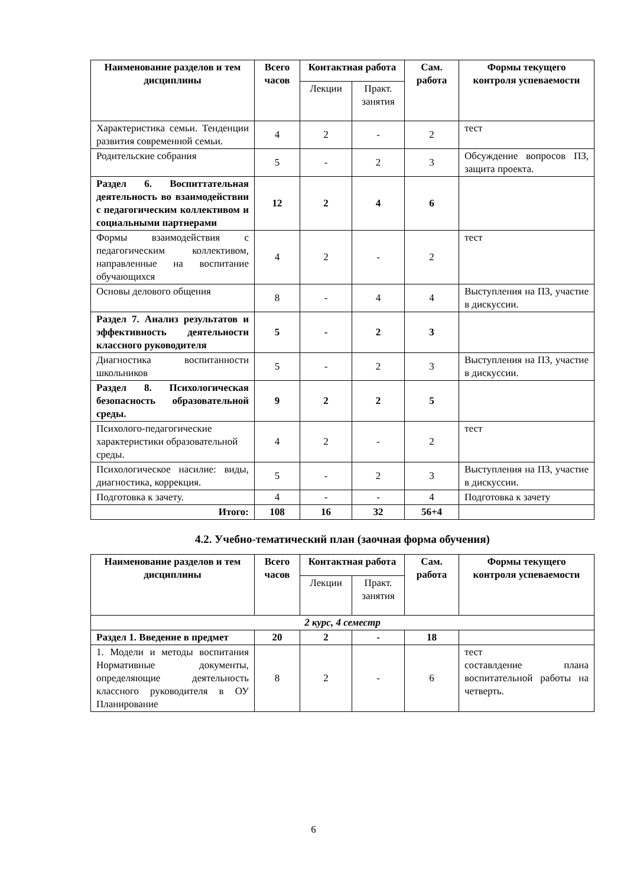| Наименование разделов и тем дисциплины | Всего часов | Контактная работа | | Сам. работа | Формы текущего контроля успеваемости |
| --- | --- | --- | --- | --- | --- |
| | | Лекции | Практ. занятия | | |
| Характеристика семьи. Тенденции развития современной семьи. | 4 | 2 | - | 2 | тест |
| Родительские собрания | 5 | - | 2 | 3 | Обсуждение вопросов ПЗ, защита проекта. |
| Раздел 6. Воспиттательная деятельность во взаимодействии с педагогическим коллективом и социальными партнерами | 12 | 2 | 4 | 6 | |
| Формы взаимодействия с педагогическим коллективом, направленные на воспитание обучающихся | 4 | 2 | - | 2 | тест |
| Основы делового общения | 8 | - | 4 | 4 | Выступления на ПЗ, участие в дискуссии. |
| Раздел 7. Анализ результатов и эффективность деятельности классного руководителя | 5 | - | 2 | 3 | |
| Диагностика воспитанности школьников | 5 | - | 2 | 3 | Выступления на ПЗ, участие в дискуссии. |
| Раздел 8. Психологическая безопасность образовательной среды. | 9 | 2 | 2 | 5 | |
| Психолого-педагогические характеристики образовательной среды. | 4 | 2 | - | 2 | тест |
| Психологическое насилие: виды, диагностика, коррекция. | 5 | - | 2 | 3 | Выступления на ПЗ, участие в дискуссии. |
| Подготовка к зачету. | 4 | - | - | 4 | Подготовка к зачету |
| Итого: | 108 | 16 | 32 | 56+4 | |
4.2. Учебно-тематический план (заочная форма обучения)
| Наименование разделов и тем дисциплины | Всего часов | Контактная работа | | Сам. работа | Формы текущего контроля успеваемости |
| --- | --- | --- | --- | --- | --- |
| | | Лекции | Практ. занятия | | |
| 2 курс, 4 семестр | | | | | |
| Раздел 1. Введение в предмет | 20 | 2 | - | 18 | |
| 1. Модели и методы воспитания Нормативные документы, определяющие деятельность классного руководителя в ОУ Планирование | 8 | 2 | - | 6 | тест составлдение плана воспитательной работы на четверть. |
6